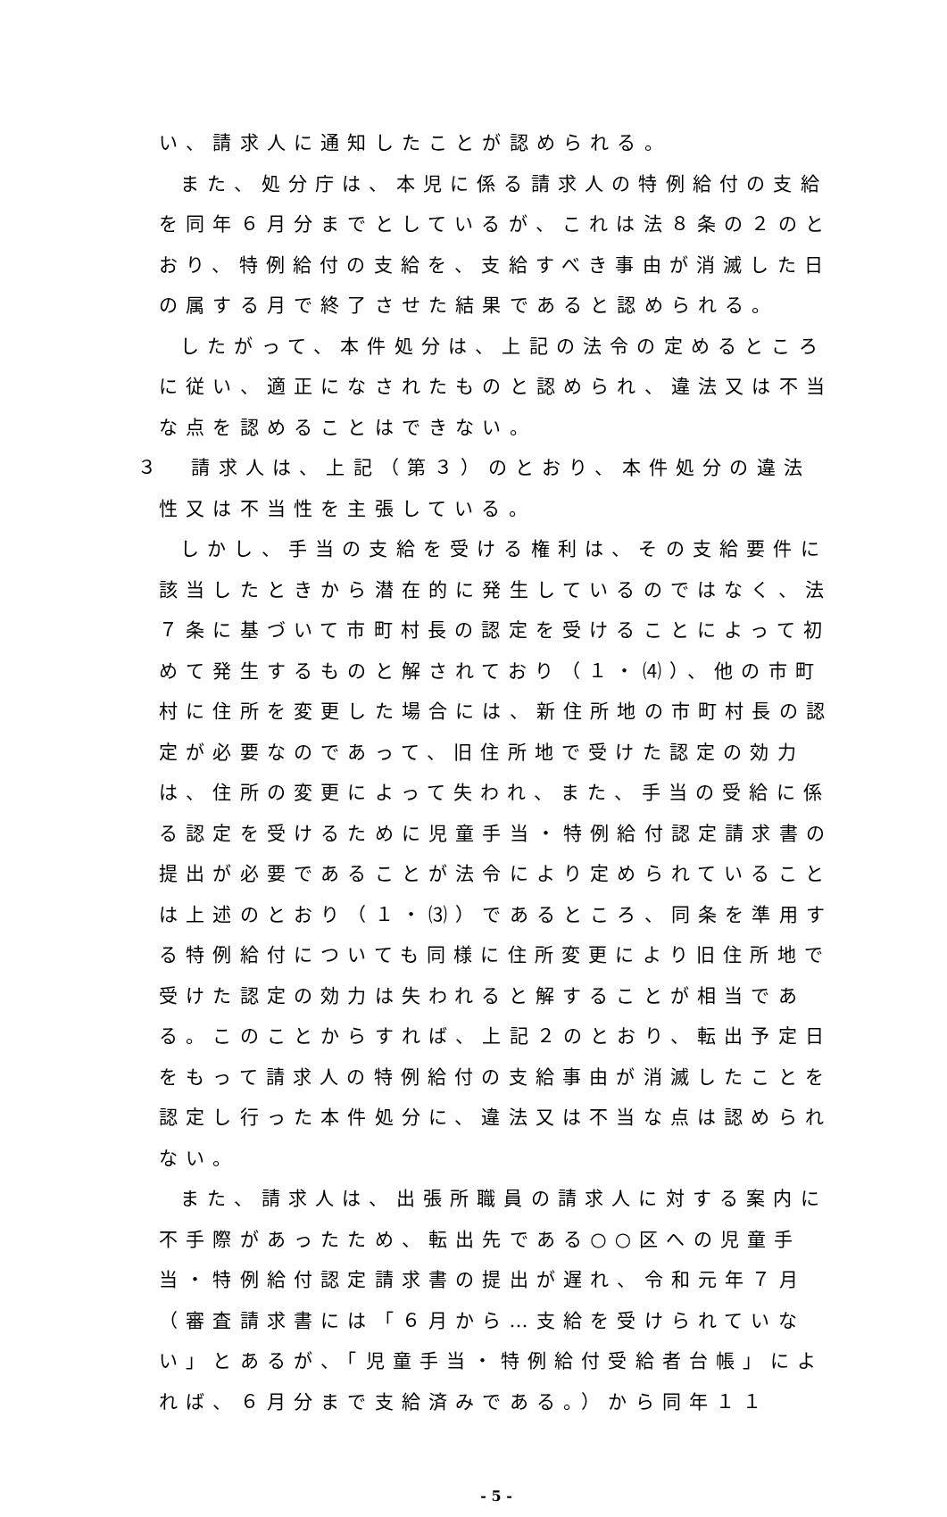い、請求人に通知したことが認められる。
また、処分庁は、本児に係る請求人の特例給付の支給を同年６月分までとしているが、これは法８条の２のとおり、特例給付の支給を、支給すべき事由が消滅した日の属する月で終了させた結果であると認められる。
したがって、本件処分は、上記の法令の定めるところに従い、適正になされたものと認められ、違法又は不当な点を認めることはできない。
３　請求人は、上記（第３）のとおり、本件処分の違法性又は不当性を主張している。
しかし、手当の支給を受ける権利は、その支給要件に該当したときから潜在的に発生しているのではなく、法７条に基づいて市町村長の認定を受けることによって初めて発生するものと解されており（１・⑷）、他の市町村に住所を変更した場合には、新住所地の市町村長の認定が必要なのであって、旧住所地で受けた認定の効力は、住所の変更によって失われ、また、手当の受給に係る認定を受けるために児童手当・特例給付認定請求書の提出が必要であることが法令により定められていることは上述のとおり（１・⑶）であるところ、同条を準用する特例給付についても同様に住所変更により旧住所地で受けた認定の効力は失われると解することが相当である。このことからすれば、上記２のとおり、転出予定日をもって請求人の特例給付の支給事由が消滅したことを認定し行った本件処分に、違法又は不当な点は認められない。
また、請求人は、出張所職員の請求人に対する案内に不手際があったため、転出先である○○区への児童手当・特例給付認定請求書の提出が遅れ、令和元年７月（審査請求書には「６月から…支給を受けられていない」とあるが、「児童手当・特例給付受給者台帳」によれば、６月分まで支給済みである。）から同年１１
- 5 -